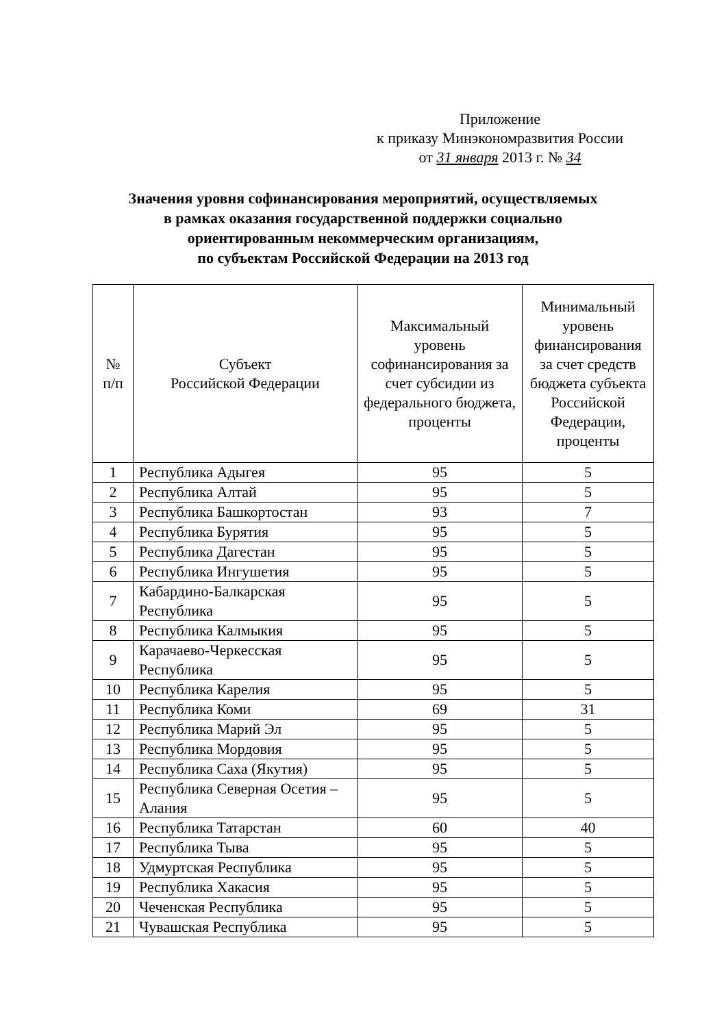Приложение
к приказу Минэкономразвития России
от 31 января 2013 г. № 34
Значения уровня софинансирования мероприятий, осуществляемых
в рамках оказания государственной поддержки социально
ориентированным некоммерческим организациям,
по субъектам Российской Федерации на 2013 год
| № п/п | Субъект Российской Федерации | Максимальный уровень софинансирования за счет субсидии из федерального бюджета, проценты | Минимальный уровень финансирования за счет средств бюджета субъекта Российской Федерации, проценты |
| --- | --- | --- | --- |
| 1 | Республика Адыгея | 95 | 5 |
| 2 | Республика Алтай | 95 | 5 |
| 3 | Республика Башкортостан | 93 | 7 |
| 4 | Республика Бурятия | 95 | 5 |
| 5 | Республика Дагестан | 95 | 5 |
| 6 | Республика Ингушетия | 95 | 5 |
| 7 | Кабардино-Балкарская Республика | 95 | 5 |
| 8 | Республика Калмыкия | 95 | 5 |
| 9 | Карачаево-Черкесская Республика | 95 | 5 |
| 10 | Республика Карелия | 95 | 5 |
| 11 | Республика Коми | 69 | 31 |
| 12 | Республика Марий Эл | 95 | 5 |
| 13 | Республика Мордовия | 95 | 5 |
| 14 | Республика Саха (Якутия) | 95 | 5 |
| 15 | Республика Северная Осетия – Алания | 95 | 5 |
| 16 | Республика Татарстан | 60 | 40 |
| 17 | Республика Тыва | 95 | 5 |
| 18 | Удмуртская Республика | 95 | 5 |
| 19 | Республика Хакасия | 95 | 5 |
| 20 | Чеченская Республика | 95 | 5 |
| 21 | Чувашская Республика | 95 | 5 |